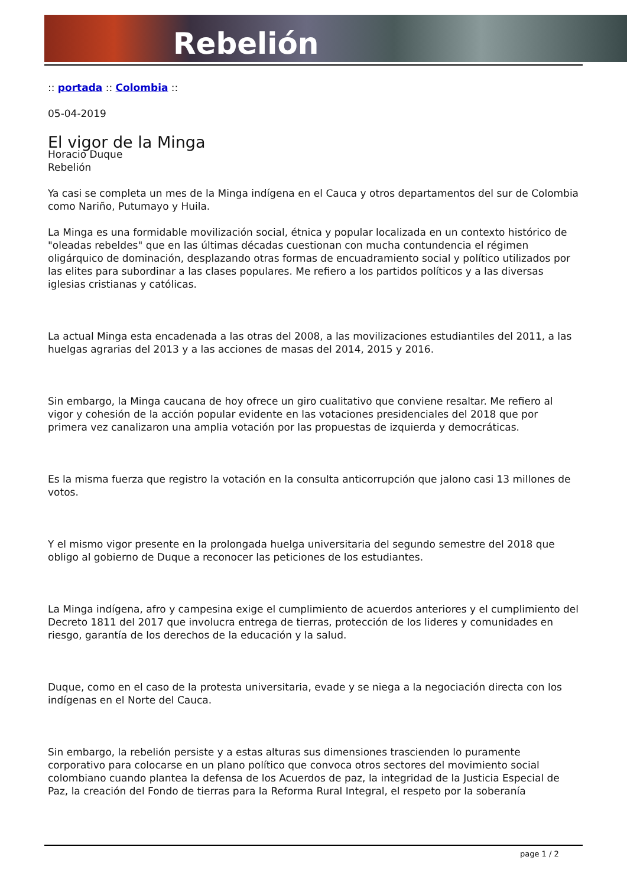Rebelión
:: portada :: Colombia ::
05-04-2019
El vigor de la Minga
Horacio Duque
Rebelión
Ya casi se completa un mes de la Minga indígena en el Cauca y otros departamentos del sur de Colombia como Nariño, Putumayo y Huila.
La Minga es una formidable movilización social, étnica y popular localizada en un contexto histórico de "oleadas rebeldes" que en las últimas décadas cuestionan con mucha contundencia el régimen oligárquico de dominación, desplazando otras formas de encuadramiento social y político utilizados por las elites para subordinar a las clases populares. Me refiero a los partidos políticos y a las diversas iglesias cristianas y católicas.
La actual Minga esta encadenada a las otras del 2008, a las movilizaciones estudiantiles del 2011, a las huelgas agrarias del 2013 y a las acciones de masas del 2014, 2015 y 2016.
Sin embargo, la Minga caucana de hoy ofrece un giro cualitativo que conviene resaltar. Me refiero al vigor y cohesión de la acción popular evidente en las votaciones presidenciales del 2018 que por primera vez canalizaron una amplia votación por las propuestas de izquierda y democráticas.
Es la misma fuerza que registro la votación en la consulta anticorrupción que jalono casi 13 millones de votos.
Y el mismo vigor presente en la prolongada huelga universitaria del segundo semestre del 2018 que obligo al gobierno de Duque a reconocer las peticiones de los estudiantes.
La Minga indígena, afro y campesina exige el cumplimiento de acuerdos anteriores y el cumplimiento del Decreto 1811 del 2017 que involucra entrega de tierras, protección de los lideres y comunidades en riesgo, garantía de los derechos de la educación y la salud.
Duque, como en el caso de la protesta universitaria, evade y se niega a la negociación directa con los indígenas en el Norte del Cauca.
Sin embargo, la rebelión persiste y a estas alturas sus dimensiones trascienden lo puramente corporativo para colocarse en un plano político que convoca otros sectores del movimiento social colombiano cuando plantea la defensa de los Acuerdos de paz, la integridad de la Justicia Especial de Paz, la creación del Fondo de tierras para la Reforma Rural Integral, el respeto por la soberanía
page 1 / 2